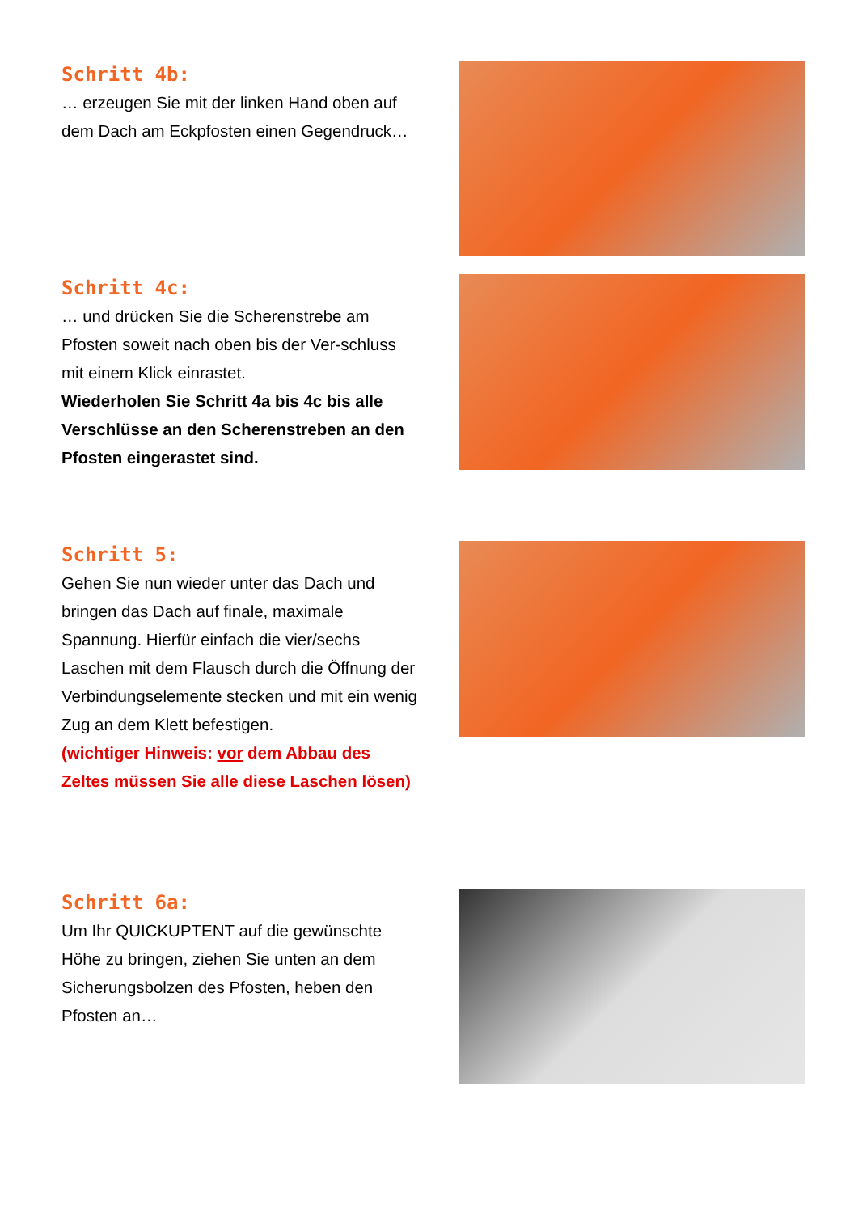Schritt 4b:
… erzeugen Sie mit der linken Hand oben auf dem Dach am Eckpfosten einen Gegendruck…
Schritt 4c:
… und drücken Sie die Scherenstrebe am Pfosten soweit nach oben bis der Ver-schluss mit einem Klick einrastet.
Wiederholen Sie Schritt 4a bis 4c bis alle Verschlüsse an den Scherenstreben an den Pfosten eingerastet sind.
Schritt 5:
Gehen Sie nun wieder unter das Dach und bringen das Dach auf finale, maximale Spannung. Hierfür einfach die vier/sechs Laschen mit dem Flausch durch die Öffnung der Verbindungselemente stecken und mit ein wenig Zug an dem Klett befestigen.
(wichtiger Hinweis: vor dem Abbau des Zeltes müssen Sie alle diese Laschen lösen)
Schritt 6a:
Um Ihr QUICKUPTENT auf die gewünschte Höhe zu bringen, ziehen Sie unten an dem Sicherungsbolzen des Pfosten, heben den Pfosten an…